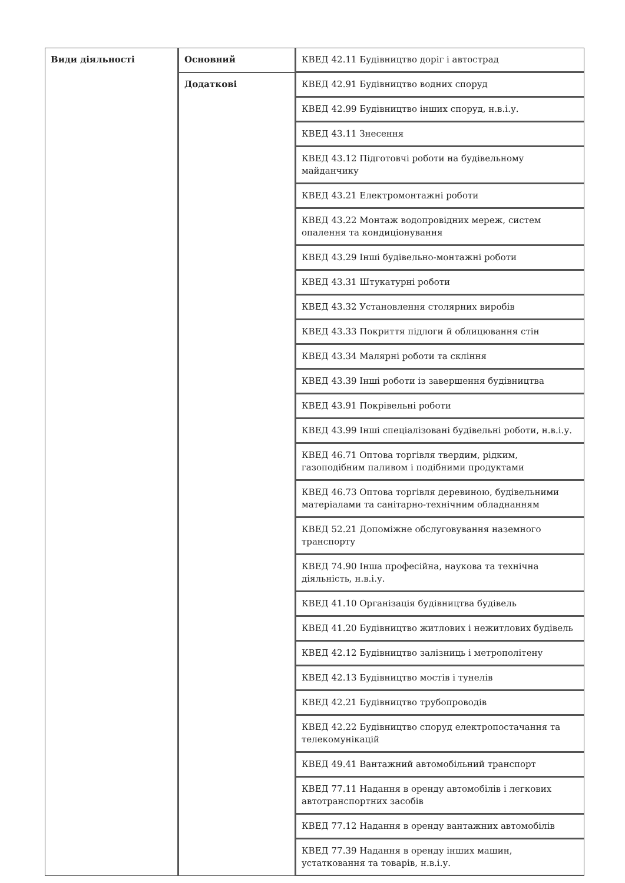| Види діяльності | Основний | КВЕД 42.11 Будівництво доріг і автострад |
| | Додаткові | КВЕД 42.91 Будівництво водних споруд |
| | | КВЕД 42.99 Будівництво інших споруд, н.в.і.у. |
| | | КВЕД 43.11 Знесення |
| | | КВЕД 43.12 Підготовчі роботи на будівельному майданчику |
| | | КВЕД 43.21 Електромонтажні роботи |
| | | КВЕД 43.22 Монтаж водопровідних мереж, систем опалення та кондиціонування |
| | | КВЕД 43.29 Інші будівельно-монтажні роботи |
| | | КВЕД 43.31 Штукатурні роботи |
| | | КВЕД 43.32 Установлення столярних виробів |
| | | КВЕД 43.33 Покриття підлоги й облицювання стін |
| | | КВЕД 43.34 Малярні роботи та скління |
| | | КВЕД 43.39 Інші роботи із завершення будівництва |
| | | КВЕД 43.91 Покрівельні роботи |
| | | КВЕД 43.99 Інші спеціалізовані будівельні роботи, н.в.і.у. |
| | | КВЕД 46.71 Оптова торгівля твердим, рідким, газоподібним паливом і подібними продуктами |
| | | КВЕД 46.73 Оптова торгівля деревиною, будівельними матеріалами та санітарно-технічним обладнанням |
| | | КВЕД 52.21 Допоміжне обслуговування наземного транспорту |
| | | КВЕД 74.90 Інша професійна, наукова та технічна діяльність, н.в.і.у. |
| | | КВЕД 41.10 Організація будівництва будівель |
| | | КВЕД 41.20 Будівництво житлових і нежитлових будівель |
| | | КВЕД 42.12 Будівництво залізниць і метрополітену |
| | | КВЕД 42.13 Будівництво мостів і тунелів |
| | | КВЕД 42.21 Будівництво трубопроводів |
| | | КВЕД 42.22 Будівництво споруд електропостачання та телекомунікацій |
| | | КВЕД 49.41 Вантажний автомобільний транспорт |
| | | КВЕД 77.11 Надання в оренду автомобілів і легкових автотранспортних засобів |
| | | КВЕД 77.12 Надання в оренду вантажних автомобілів |
| | | КВЕД 77.39 Надання в оренду інших машин, устатковання та товарів, н.в.і.у. |